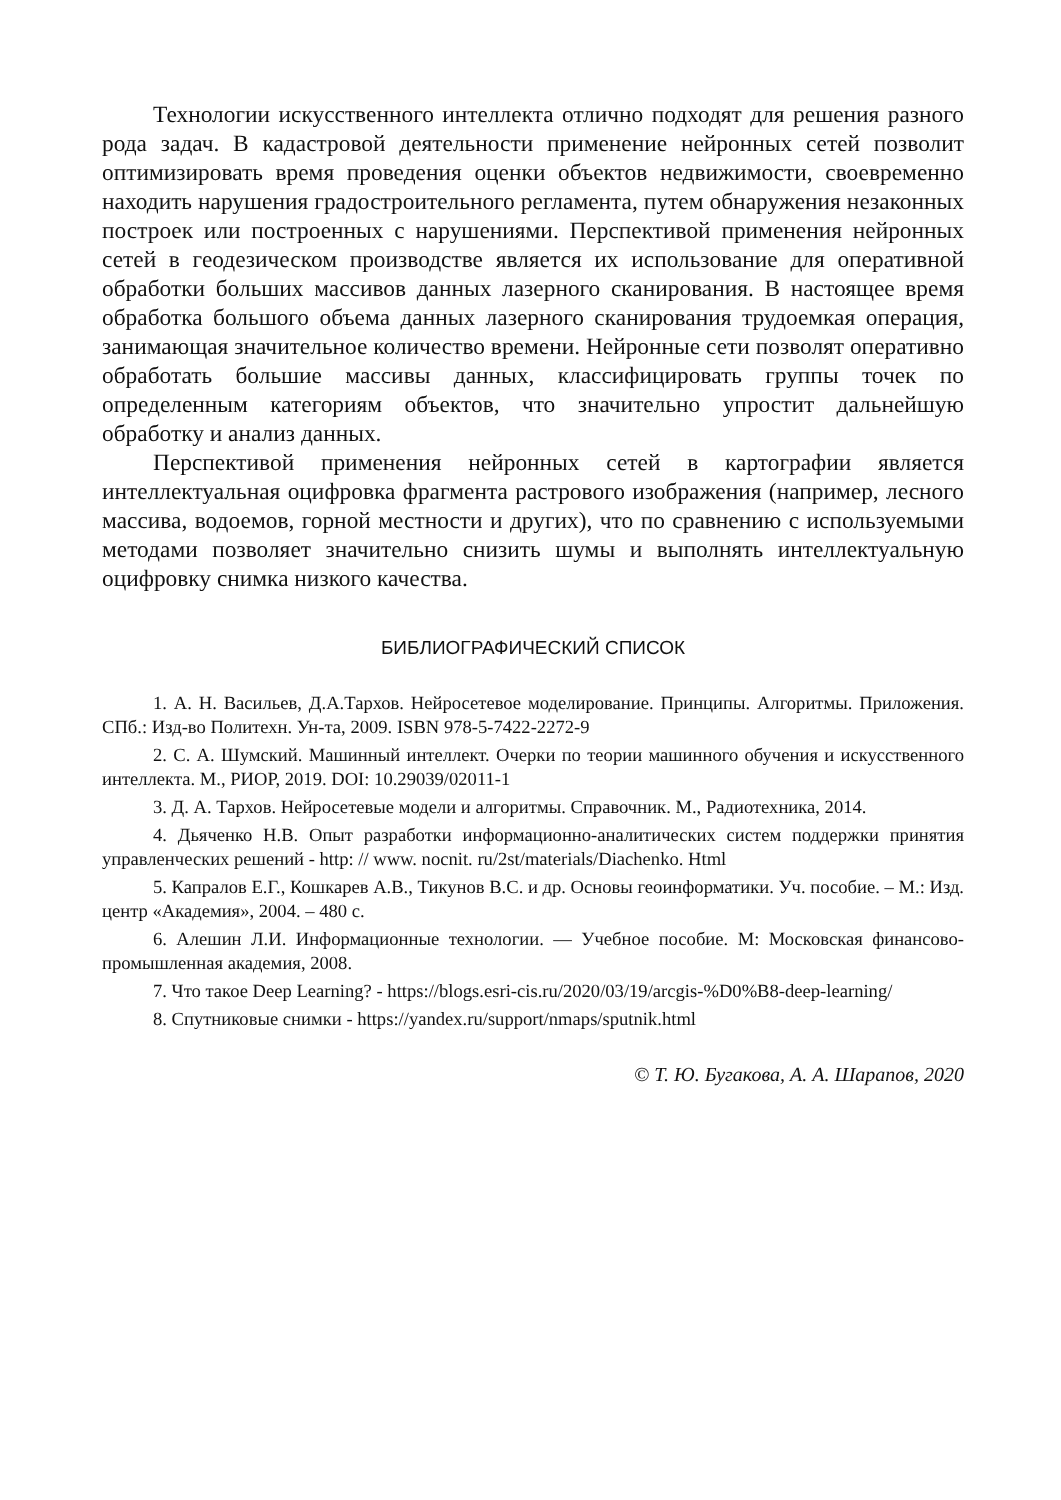Технологии искусственного интеллекта отлично подходят для решения разного рода задач. В кадастровой деятельности применение нейронных сетей позволит оптимизировать время проведения оценки объектов недвижимости, своевременно находить нарушения градостроительного регламента, путем обнаружения незаконных построек или построенных с нарушениями. Перспективой применения нейронных сетей в геодезическом производстве является их использование для оперативной обработки больших массивов данных лазерного сканирования. В настоящее время обработка большого объема данных лазерного сканирования трудоемкая операция, занимающая значительное количество времени. Нейронные сети позволят оперативно обработать большие массивы данных, классифицировать группы точек по определенным категориям объектов, что значительно упростит дальнейшую обработку и анализ данных.
Перспективой применения нейронных сетей в картографии является интеллектуальная оцифровка фрагмента растрового изображения (например, лесного массива, водоемов, горной местности и других), что по сравнению с используемыми методами позволяет значительно снизить шумы и выполнять интеллектуальную оцифровку снимка низкого качества.
БИБЛИОГРАФИЧЕСКИЙ СПИСОК
1. А. Н. Васильев, Д.А.Тархов. Нейросетевое моделирование. Принципы. Алгоритмы. Приложения. СПб.: Изд-во Политехн. Ун-та, 2009. ISBN 978-5-7422-2272-9
2. С. А. Шумский. Машинный интеллект. Очерки по теории машинного обучения и искусственного интеллекта. М., РИОР, 2019. DOI: 10.29039/02011-1
3. Д. А. Тархов. Нейросетевые модели и алгоритмы. Справочник. М., Радиотехника, 2014.
4. Дьяченко Н.В. Опыт разработки информационно-аналитических систем поддержки принятия управленческих решений - http: // www. nocnit. ru/2st/materials/Diachenko. Html
5. Капралов Е.Г., Кошкарев А.В., Тикунов В.С. и др. Основы геоинформатики. Уч. пособие. – М.: Изд. центр «Академия», 2004. – 480 с.
6. Алешин Л.И. Информационные технологии. — Учебное пособие. М: Московская финансово-промышленная академия, 2008.
7. Что такое Deep Learning? - https://blogs.esri-cis.ru/2020/03/19/arcgis-%D0%B8-deep-learning/
8. Спутниковые снимки - https://yandex.ru/support/nmaps/sputnik.html
© Т. Ю. Бугакова, А. А. Шарапов, 2020